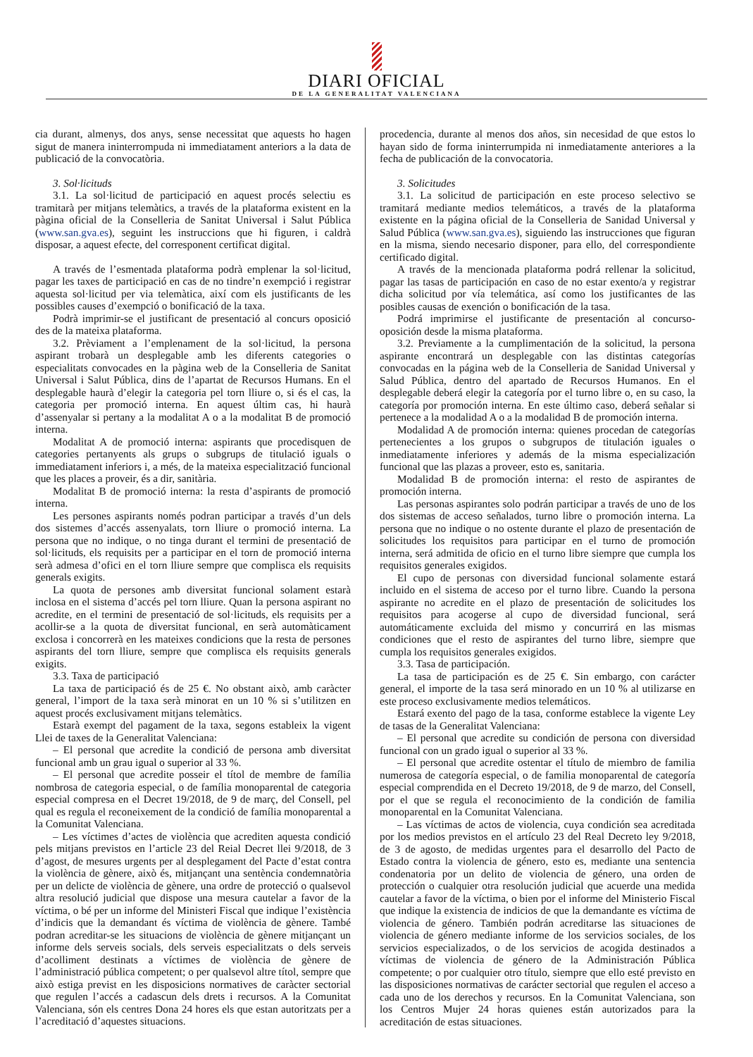DIARI OFICIAL
DE LA GENERALITAT VALENCIANA
cia durant, almenys, dos anys, sense necessitat que aquests ho hagen sigut de manera ininterrompuda ni immediatament anteriors a la data de publicació de la convocatòria.
3. Sol·licituds
3.1. La sol·licitud de participació en aquest procés selectiu es tramitarà per mitjans telemàtics, a través de la plataforma existent en la pàgina oficial de la Conselleria de Sanitat Universal i Salut Pública (www.san.gva.es), seguint les instruccions que hi figuren, i caldrà disposar, a aquest efecte, del corresponent certificat digital.
A través de l’esmentada plataforma podrà emplenar la sol·licitud, pagar les taxes de participació en cas de no tindre’n exempció i registrar aquesta sol·licitud per via telemàtica, així com els justificants de les possibles causes d’exempció o bonificació de la taxa.
Podrà imprimir-se el justificant de presentació al concurs oposició des de la mateixa plataforma.
3.2. Prèviament a l’emplenament de la sol·licitud, la persona aspirant trobarà un desplegable amb les diferents categories o especialitats convocades en la pàgina web de la Conselleria de Sanitat Universal i Salut Pública, dins de l’apartat de Recursos Humans. En el desplegable haurà d’elegir la categoria pel torn lliure o, si és el cas, la categoria per promoció interna. En aquest últim cas, hi haurà d’assenyalar si pertany a la modalitat A o a la modalitat B de promoció interna.
Modalitat A de promoció interna: aspirants que procedisquen de categories pertanyents als grups o subgrups de titulació iguals o immediatament inferiors i, a més, de la mateixa especialització funcional que les places a proveir, és a dir, sanitària.
Modalitat B de promoció interna: la resta d’aspirants de promoció interna.
Les persones aspirants només podran participar a través d’un dels dos sistemes d’accés assenyalats, torn lliure o promoció interna. La persona que no indique, o no tinga durant el termini de presentació de sol·licituds, els requisits per a participar en el torn de promoció interna serà admesa d’ofici en el torn lliure sempre que complisca els requisits generals exigits.
La quota de persones amb diversitat funcional solament estarà inclosa en el sistema d’accés pel torn lliure. Quan la persona aspirant no acredite, en el termini de presentació de sol·licituds, els requisits per a acollir-se a la quota de diversitat funcional, en serà automàticament exclosa i concorrerà en les mateixes condicions que la resta de persones aspirants del torn lliure, sempre que complisca els requisits generals exigits.
3.3. Taxa de participació
La taxa de participació és de 25 €. No obstant això, amb caràcter general, l’import de la taxa serà minorat en un 10 % si s’utilitzen en aquest procés exclusivament mitjans telemàtics.
Estarà exempt del pagament de la taxa, segons estableix la vigent Llei de taxes de la Generalitat Valenciana:
– El personal que acredite la condició de persona amb diversitat funcional amb un grau igual o superior al 33 %.
– El personal que acredite posseir el títol de membre de família nombrosa de categoria especial, o de família monoparental de categoria especial compresa en el Decret 19/2018, de 9 de març, del Consell, pel qual es regula el reconeixement de la condició de família monoparental a la Comunitat Valenciana.
– Les víctimes d’actes de violència que acrediten aquesta condició pels mitjans previstos en l’article 23 del Reial Decret llei 9/2018, de 3 d’agost, de mesures urgents per al desplegament del Pacte d’estat contra la violència de gènere, això és, mitjançant una sentència condemnatòria per un delicte de violència de gènere, una ordre de protecció o qualsevol altra resolució judicial que dispose una mesura cautelar a favor de la víctima, o bé per un informe del Ministeri Fiscal que indique l’existència d’indicis que la demandant és víctima de violència de gènere. També podran acreditar-se les situacions de violència de gènere mitjançant un informe dels serveis socials, dels serveis especialitzats o dels serveis d’acolliment destinats a víctimes de violència de gènere de l’administració pública competent; o per qualsevol altre títol, sempre que això estiga previst en les disposicions normatives de caràcter sectorial que regulen l’accés a cadascun dels drets i recursos. A la Comunitat Valenciana, són els centres Dona 24 hores els que estan autoritzats per a l’acreditació d’aquestes situacions.
procedencia, durante al menos dos años, sin necesidad de que estos lo hayan sido de forma ininterrumpida ni inmediatamente anteriores a la fecha de publicación de la convocatoria.
3. Solicitudes
3.1. La solicitud de participación en este proceso selectivo se tramitará mediante medios telemáticos, a través de la plataforma existente en la página oficial de la Conselleria de Sanidad Universal y Salud Pública (www.san.gva.es), siguiendo las instrucciones que figuran en la misma, siendo necesario disponer, para ello, del correspondiente certificado digital.
A través de la mencionada plataforma podrá rellenar la solicitud, pagar las tasas de participación en caso de no estar exento/a y registrar dicha solicitud por vía telemática, así como los justificantes de las posibles causas de exención o bonificación de la tasa.
Podrá imprimirse el justificante de presentación al concurso-oposición desde la misma plataforma.
3.2. Previamente a la cumplimentación de la solicitud, la persona aspirante encontrará un desplegable con las distintas categorías convocadas en la página web de la Conselleria de Sanidad Universal y Salud Pública, dentro del apartado de Recursos Humanos. En el desplegable deberá elegir la categoría por el turno libre o, en su caso, la categoría por promoción interna. En este último caso, deberá señalar si pertenece a la modalidad A o a la modalidad B de promoción interna.
Modalidad A de promoción interna: quienes procedan de categorías pertenecientes a los grupos o subgrupos de titulación iguales o inmediatamente inferiores y además de la misma especialización funcional que las plazas a proveer, esto es, sanitaria.
Modalidad B de promoción interna: el resto de aspirantes de promoción interna.
Las personas aspirantes solo podrán participar a través de uno de los dos sistemas de acceso señalados, turno libre o promoción interna. La persona que no indique o no ostente durante el plazo de presentación de solicitudes los requisitos para participar en el turno de promoción interna, será admitida de oficio en el turno libre siempre que cumpla los requisitos generales exigidos.
El cupo de personas con diversidad funcional solamente estará incluido en el sistema de acceso por el turno libre. Cuando la persona aspirante no acredite en el plazo de presentación de solicitudes los requisitos para acogerse al cupo de diversidad funcional, será automáticamente excluida del mismo y concurrirá en las mismas condiciones que el resto de aspirantes del turno libre, siempre que cumpla los requisitos generales exigidos.
3.3. Tasa de participación.
La tasa de participación es de 25 €. Sin embargo, con carácter general, el importe de la tasa será minorado en un 10 % al utilizarse en este proceso exclusivamente medios telemáticos.
Estará exento del pago de la tasa, conforme establece la vigente Ley de tasas de la Generalitat Valenciana:
– El personal que acredite su condición de persona con diversidad funcional con un grado igual o superior al 33 %.
– El personal que acredite ostentar el título de miembro de familia numerosa de categoría especial, o de familia monoparental de categoría especial comprendida en el Decreto 19/2018, de 9 de marzo, del Consell, por el que se regula el reconocimiento de la condición de familia monoparental en la Comunitat Valenciana.
– Las víctimas de actos de violencia, cuya condición sea acreditada por los medios previstos en el artículo 23 del Real Decreto ley 9/2018, de 3 de agosto, de medidas urgentes para el desarrollo del Pacto de Estado contra la violencia de género, esto es, mediante una sentencia condenatoria por un delito de violencia de género, una orden de protección o cualquier otra resolución judicial que acuerde una medida cautelar a favor de la víctima, o bien por el informe del Ministerio Fiscal que indique la existencia de indicios de que la demandante es víctima de violencia de género. También podrán acreditarse las situaciones de violencia de género mediante informe de los servicios sociales, de los servicios especializados, o de los servicios de acogida destinados a víctimas de violencia de género de la Administración Pública competente; o por cualquier otro título, siempre que ello esté previsto en las disposiciones normativas de carácter sectorial que regulen el acceso a cada uno de los derechos y recursos. En la Comunitat Valenciana, son los Centros Mujer 24 horas quienes están autorizados para la acreditación de estas situaciones.